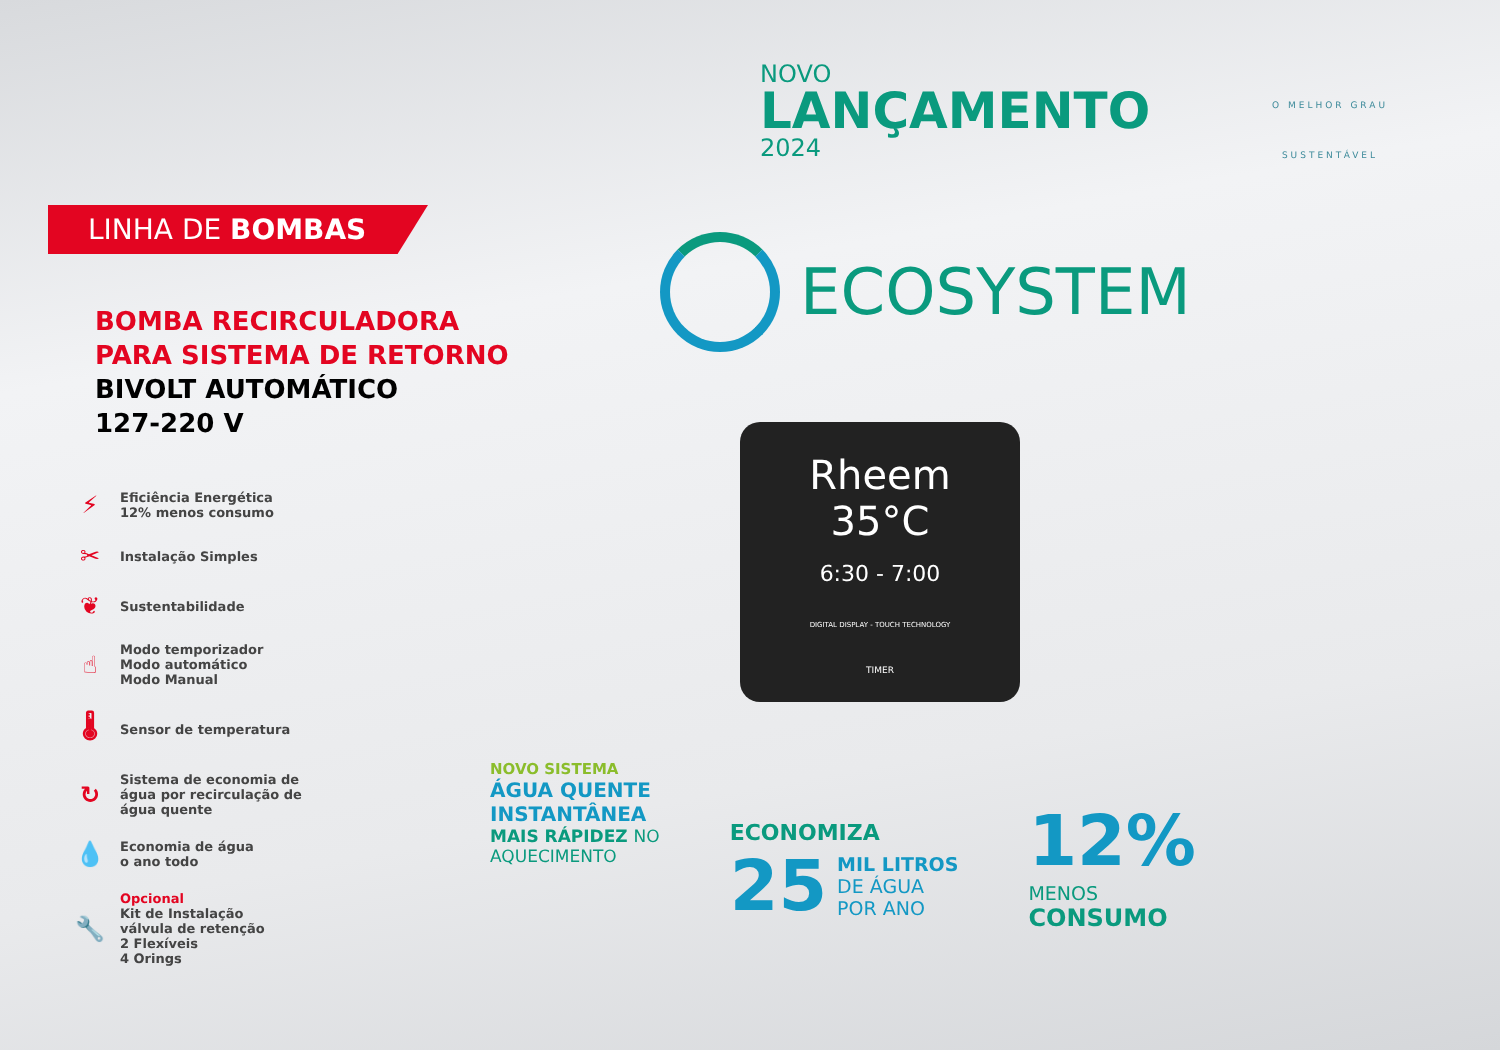LINHA DE BOMBAS
BOMBA RECIRCULADORA
PARA SISTEMA DE RETORNO
BIVOLT AUTOMÁTICO
127-220 V
⚡
Eficiência Energética
12% menos consumo
✂
Instalação Simples
❦
Sustentabilidade
☝
Modo temporizador
Modo automático
Modo Manual
🌡
Sensor de temperatura
↻
Sistema de economia de
água por recirculação de
água quente
💧
Economia de água
o ano todo
🔧
Opcional
Kit de Instalação
válvula de retenção
2 Flexíveis
4 Orings
NOVO
LANÇAMENTO
2024
O MELHOR GRAU
SUSTENTÁVEL
ECOSYSTEM
Rheem
35°C
6:30 - 7:00
DIGITAL DISPLAY - TOUCH TECHNOLOGY
TIMER
NOVO SISTEMA
ÁGUA QUENTE
INSTANTÂNEA
MAIS RÁPIDEZ NO
AQUECIMENTO
ECONOMIZA
25 MIL LITROS
DE ÁGUA
POR ANO
12%
MENOS
CONSUMO